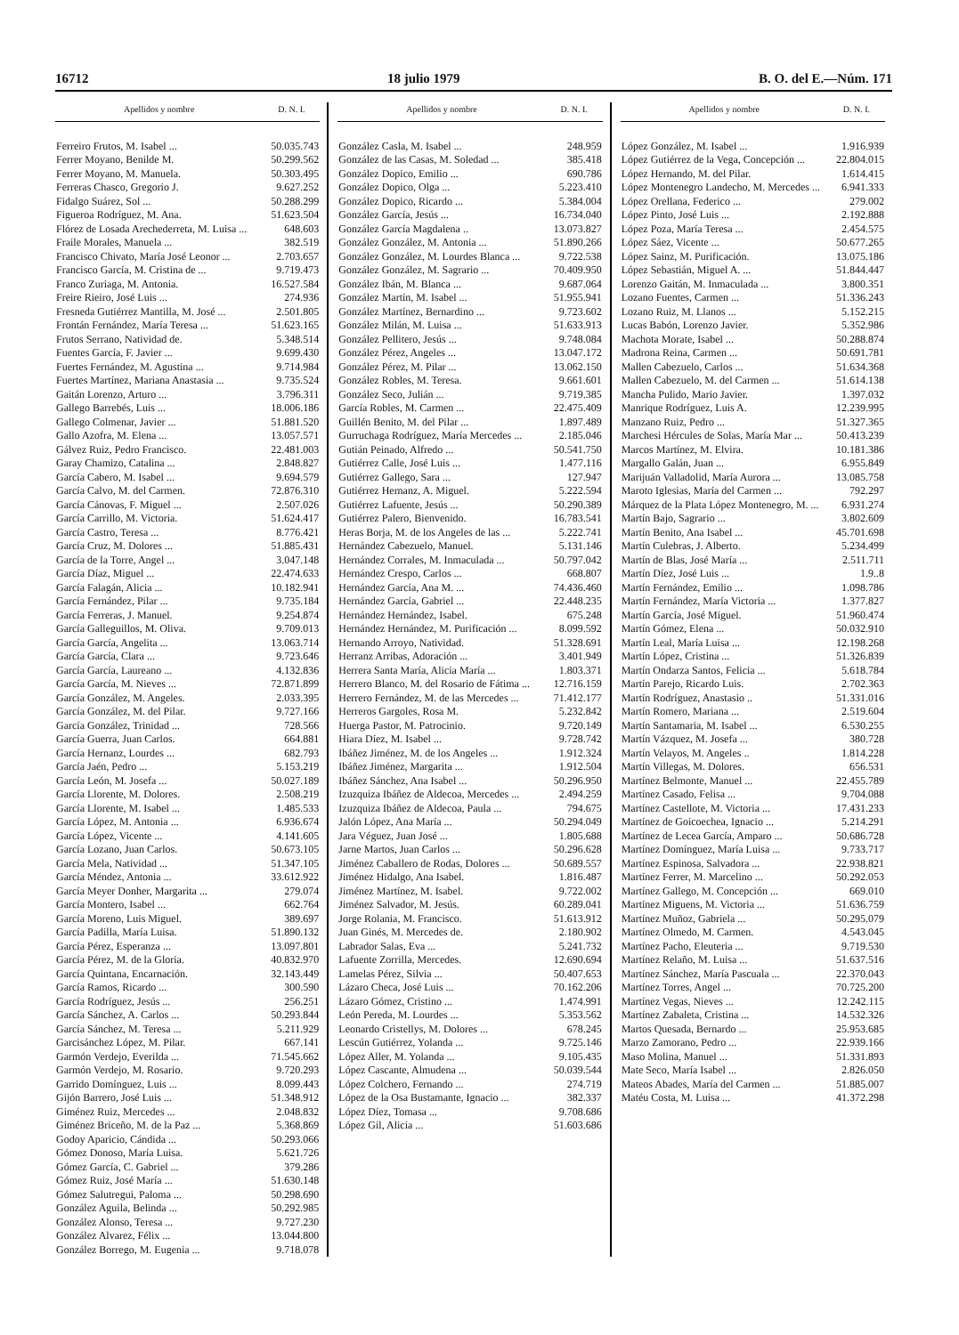16712 18 julio 1979 B. O. del E.—Núm. 171
| Apellidos y nombre | D. N. I. |
| --- | --- |
| Ferreiro Frutos, M. Isabel ... | 50.035.743 |
| Ferrer Moyano, Benilde M. | 50.299.562 |
| Ferrer Moyano, M. Manuela. | 50.303.495 |
| Ferreras Chasco, Gregorio J. | 9.627.252 |
| Fidalgo Suárez, Sol ... | 50.288.299 |
| Figueroa Rodríguez, M. Ana. | 51.623.504 |
| Flórez de Losada Arechederreta, M. Luisa ... | 648.603 |
| Fraile Morales, Manuela ... | 382.519 |
| Francisco Chivato, María José Leonor ... | 2.703.657 |
| Francisco García, M. Cristina de ... | 9.719.473 |
| Franco Zuriaga, M. Antonia. | 16.527.584 |
| Freire Rieiro, José Luis ... | 274.936 |
| Fresneda Gutiérrez Mantilla, M. José ... | 2.501.805 |
| Frontán Fernández, María Teresa ... | 51.623.165 |
| Frutos Serrano, Natividad de. | 5.348.514 |
| Fuentes García, F. Javier ... | 9.699.430 |
| Fuertes Fernández, M. Agustina ... | 9.714.984 |
| Fuertes Martínez, Mariana Anastasia ... | 9.735.524 |
| Gaitán Lorenzo, Arturo ... | 3.796.311 |
| Gallego Barrebés, Luis ... | 18.006.186 |
| Gallego Colmenar, Javier ... | 51.881.520 |
| Gallo Azofra, M. Elena ... | 13.057.571 |
| Gálvez Ruiz, Pedro Francisco. | 22.481.003 |
| Garay Chamizo, Catalina ... | 2.848.827 |
| García Cabero, M. Isabel ... | 9.694.579 |
| García Calvo, M. del Carmen. | 72.876.310 |
| García Cánovas, F. Miguel ... | 2.507.026 |
| García Carrillo, M. Victoria. | 51.624.417 |
| García Castro, Teresa ... | 8.776.421 |
| García Cruz, M. Dolores ... | 51.885.431 |
| García de la Torre, Angel ... | 3.047.148 |
| García Díaz, Miguel ... | 22.474.633 |
| García Falagán, Alicia ... | 10.182.941 |
| García Fernández, Pilar ... | 9.735.184 |
| García Ferreras, J. Manuel. | 9.254.874 |
| García Galleguillos, M. Oliva. | 9.709.013 |
| García García, Angelita ... | 13.063.714 |
| García García, Clara ... | 9.723.646 |
| García García, Laureano ... | 4.132.836 |
| García García, M. Nieves ... | 72.871.899 |
| García González, M. Angeles. | 2.033.395 |
| García González, M. del Pilar. | 9.727.166 |
| García González, Trinidad ... | 728.566 |
| García Guerra, Juan Carlos. | 664.881 |
| García Hernanz, Lourdes ... | 682.793 |
| García Jaén, Pedro ... | 5.153.219 |
| García León, M. Josefa ... | 50.027.189 |
| García Llorente, M. Dolores. | 2.508.219 |
| García Llorente, M. Isabel ... | 1.485.533 |
| García López, M. Antonia ... | 6.936.674 |
| García López, Vicente ... | 4.141.605 |
| García Lozano, Juan Carlos. | 50.673.105 |
| García Mela, Natividad ... | 51.347.105 |
| García Méndez, Antonia ... | 33.612.922 |
| García Meyer Donher, Margarita ... | 279.074 |
| García Montero, Isabel ... | 662.764 |
| García Moreno, Luis Miguel. | 389.697 |
| García Padilla, María Luisa. | 51.890.132 |
| García Pérez, Esperanza ... | 13.097.801 |
| García Pérez, M. de la Gloria. | 40.832.970 |
| García Quintana, Encarnación. | 32.143.449 |
| García Ramos, Ricardo ... | 300.590 |
| García Rodríguez, Jesús ... | 256.251 |
| García Sánchez, A. Carlos ... | 50.293.844 |
| García Sánchez, M. Teresa ... | 5.211.929 |
| Garcisánchez López, M. Pilar. | 667.141 |
| Garmón Verdejo, Everilda ... | 71.545.662 |
| Garmón Verdejo, M. Rosario. | 9.720.293 |
| Garrido Domínguez, Luis ... | 8.099.443 |
| Gijón Barrero, José Luis ... | 51.348.912 |
| Giménez Ruiz, Mercedes ... | 2.048.832 |
| Giménez Briceño, M. de la Paz ... | 5.368.869 |
| Godoy Aparicio, Cándida ... | 50.293.066 |
| Gómez Donoso, María Luisa. | 5.621.726 |
| Gómez García, C. Gabriel ... | 379.286 |
| Gómez Ruiz, José María ... | 51.630.148 |
| Gómez Salutregui, Paloma ... | 50.298.690 |
| González Aguila, Belinda ... | 50.292.985 |
| González Alonso, Teresa ... | 9.727.230 |
| González Alvarez, Félix ... | 13.044.800 |
| González Borrego, M. Eugenia ... | 9.718.078 |
| Apellidos y nombre | D. N. I. |
| --- | --- |
| González Casla, M. Isabel ... | 248.959 |
| González de las Casas, M. Soledad ... | 385.418 |
| González Dopico, Emilio ... | 690.786 |
| González Dopico, Olga ... | 5.223.410 |
| González Dopico, Ricardo ... | 5.384.004 |
| González García, Jesús ... | 16.734.040 |
| González García Magdalena .. | 13.073.827 |
| González González, M. Antonia ... | 51.890.266 |
| González González, M. Lourdes Blanca ... | 9.722.538 |
| González González, M. Sagrario ... | 70.409.950 |
| González Ibán, M. Blanca ... | 9.687.064 |
| González Martín, M. Isabel ... | 51.955.941 |
| González Martínez, Bernardino ... | 9.723.602 |
| González Milán, M. Luisa ... | 51.633.913 |
| González Pellitero, Jesús ... | 9.748.084 |
| González Pérez, Angeles ... | 13.047.172 |
| González Pérez, M. Pilar ... | 13.062.150 |
| González Robles, M. Teresa. | 9.661.601 |
| González Seco, Julián ... | 9.719.385 |
| García Robles, M. Carmen ... | 22.475.409 |
| Guillén Benito, M. del Pilar ... | 1.897.489 |
| Gurruchaga Rodríguez, María Mercedes ... | 2.185.046 |
| Gutián Peinado, Alfredo ... | 50.541.750 |
| Gutiérrez Calle, José Luis ... | 1.477.116 |
| Gutiérrez Gallego, Sara ... | 127.947 |
| Gutiérrez Hernanz, A. Miguel. | 5.222.594 |
| Gutiérrez Lafuente, Jesús ... | 50.290.389 |
| Gutiérrez Palero, Bienvenido. | 16.783.541 |
| Heras Borja, M. de los Angeles de las ... | 5.222.741 |
| Hernández Cabezuelo, Manuel. | 5.131.146 |
| Hernández Corrales, M. Inmaculada ... | 50.797.042 |
| Hernández Crespo, Carlos ... | 668.807 |
| Hernández García, Ana M. ... | 74.436.460 |
| Hernández García, Gabriel ... | 22.448.235 |
| Hernández Hernández, Isabel. | 675.248 |
| Hernández Hernández, M. Purificación ... | 8.099.592 |
| Hernando Arroyo, Natividad. | 51.328.691 |
| Herranz Arribas, Adoración ... | 3.401.949 |
| Herrera Santa María, Alicia María ... | 1.803.371 |
| Herrero Blanco, M. del Rosario de Fátima ... | 12.716.159 |
| Herrero Fernández, M. de las Mercedes ... | 71.412.177 |
| Herreros Gargoles, Rosa M. | 5.232.842 |
| Huerga Pastor, M. Patrocinio. | 9.720.149 |
| Hiara Díez, M. Isabel ... | 9.728.742 |
| Ibáñez Jiménez, M. de los Angeles ... | 1.912.324 |
| Ibáñez Jiménez, Margarita ... | 1.912.504 |
| Ibáñez Sánchez, Ana Isabel ... | 50.296.950 |
| Izuzquiza Ibáñez de Aldecoa, Mercedes ... | 2.494.259 |
| Izuzquiza Ibáñez de Aldecoa, Paula ... | 794.675 |
| Jalón López, Ana María ... | 50.294.049 |
| Jara Véguez, Juan José ... | 1.805.688 |
| Jarne Martos, Juan Carlos ... | 50.296.628 |
| Jiménez Caballero de Rodas, Dolores ... | 50.689.557 |
| Jiménez Hidalgo, Ana Isabel. | 1.816.487 |
| Jiménez Martínez, M. Isabel. | 9.722.002 |
| Jiménez Salvador, M. Jesús. | 60.289.041 |
| Jorge Rolania, M. Francisco. | 51.613.912 |
| Juan Ginés, M. Mercedes de. | 2.180.902 |
| Labrador Salas, Eva ... | 5.241.732 |
| Lafuente Zorrilla, Mercedes. | 12.690.694 |
| Lamelas Pérez, Silvia ... | 50.407.653 |
| Lázaro Checa, José Luis ... | 70.162.206 |
| Lázaro Gómez, Cristino ... | 1.474.991 |
| León Pereda, M. Lourdes ... | 5.353.562 |
| Leonardo Cristellys, M. Dolores ... | 678.245 |
| Lescún Gutiérrez, Yolanda ... | 9.725.146 |
| López Aller, M. Yolanda ... | 9.105.435 |
| López Cascante, Almudena ... | 50.039.544 |
| López Colchero, Fernando ... | 274.719 |
| López de la Osa Bustamante, Ignacio ... | 382.337 |
| López Díez, Tomasa ... | 9.708.686 |
| López Gil, Alicia ... | 51.603.686 |
| Apellidos y nombre | D. N. I. |
| --- | --- |
| López González, M. Isabel ... | 1.916.939 |
| López Gutiérrez de la Vega, Concepción ... | 22.804.015 |
| López Hernando, M. del Pilar. | 1.614.415 |
| López Montenegro Landecho, M. Mercedes ... | 6.941.333 |
| López Orellana, Federico ... | 279.002 |
| López Pinto, José Luis ... | 2.192.888 |
| López Poza, María Teresa ... | 2.454.575 |
| López Sáez, Vicente ... | 50.677.265 |
| López Sainz, M. Purificación. | 13.075.186 |
| López Sebastián, Miguel A. ... | 51.844.447 |
| Lorenzo Gaitán, M. Inmaculada ... | 3.800.351 |
| Lozano Fuentes, Carmen ... | 51.336.243 |
| Lozano Ruiz, M. Llanos ... | 5.152.215 |
| Lucas Babón, Lorenzo Javier. | 5.352.986 |
| Machota Morate, Isabel ... | 50.288.874 |
| Madrona Reina, Carmen ... | 50.691.781 |
| Mallen Cabezuelo, Carlos ... | 51.634.368 |
| Mallen Cabezuelo, M. del Carmen ... | 51.614.138 |
| Mancha Pulido, Mario Javier. | 1.397.032 |
| Manrique Rodríguez, Luis A. | 12.239.995 |
| Manzano Ruiz, Pedro ... | 51.327.365 |
| Marchesi Hércules de Solas, María Mar ... | 50.413.239 |
| Marcos Martínez, M. Elvira. | 10.181.386 |
| Margallo Galán, Juan ... | 6.955.849 |
| Marijuán Valladolid, María Aurora ... | 13.085.758 |
| Maroto Iglesias, María del Carmen ... | 792.297 |
| Márquez de la Plata López Montenegro, M. ... | 6.931.274 |
| Martín Bajo, Sagrario ... | 3.802.609 |
| Martín Benito, Ana Isabel ... | 45.701.698 |
| Martín Culebras, J. Alberto. | 5.234.499 |
| Martín de Blas, José María ... | 2.511.711 |
| Martín Díez, José Luis ... | 1.9..8 |
| Martín Fernández, Emilio ... | 1.098.786 |
| Martín Fernández, María Victoria ... | 1.377.827 |
| Martín García, José Miguel. | 51.960.474 |
| Martín Gómez, Elena ... | 50.032.910 |
| Martín Leal, María Luisa ... | 12.198.268 |
| Martín López, Cristina ... | 51.326.839 |
| Martín Ondarza Santos, Felicia ... | 5.618.784 |
| Martín Parejo, Ricardo Luis. | 2.702.363 |
| Martín Rodríguez, Anastasio .. | 51.331.016 |
| Martín Romero, Mariana ... | 2.519.604 |
| Martín Santamaria, M. Isabel ... | 6.530.255 |
| Martín Vázquez, M. Josefa ... | 380.728 |
| Martín Velayos, M. Angeles .. | 1.814.228 |
| Martín Villegas, M. Dolores. | 656.531 |
| Martínez Belmonte, Manuel ... | 22.455.789 |
| Martínez Casado, Felisa ... | 9.704.088 |
| Martínez Castellote, M. Victoria ... | 17.431.233 |
| Martínez de Goicoechea, Ignacio ... | 5.214.291 |
| Martínez de Lecea García, Amparo ... | 50.686.728 |
| Martínez Domínguez, María Luisa ... | 9.733.717 |
| Martínez Espinosa, Salvadora ... | 22.938.821 |
| Martínez Ferrer, M. Marcelino ... | 50.292.053 |
| Martínez Gallego, M. Concepción ... | 669.010 |
| Martínez Miguens, M. Victoria ... | 51.636.759 |
| Martínez Muñoz, Gabriela ... | 50.295.079 |
| Martínez Olmedo, M. Carmen. | 4.543.045 |
| Martínez Pacho, Eleuteria ... | 9.719.530 |
| Martínez Relaño, M. Luisa ... | 51.637.516 |
| Martínez Sánchez, María Pascuala ... | 22.370.043 |
| Martínez Torres, Angel ... | 70.725.200 |
| Martínez Vegas, Nieves ... | 12.242.115 |
| Martínez Zabaleta, Cristina ... | 14.532.326 |
| Martos Quesada, Bernardo ... | 25.953.685 |
| Marzo Zamorano, Pedro ... | 22.939.166 |
| Maso Molina, Manuel ... | 51.331.893 |
| Mate Seco, María Isabel ... | 2.826.050 |
| Mateos Abades, María del Carmen ... | 51.885.007 |
| Matéu Costa, M. Luisa ... | 41.372.298 |